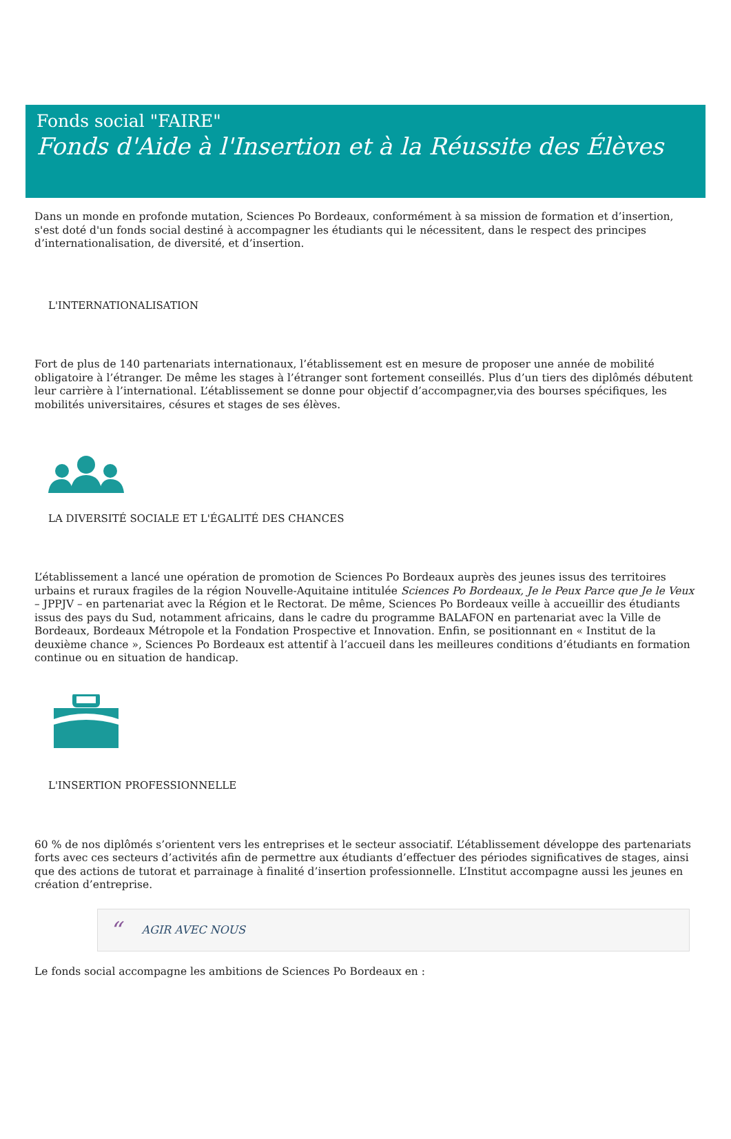Fonds social "FAIRE"
Fonds d'Aide à l'Insertion et à la Réussite des Élèves
Dans un monde en profonde mutation, Sciences Po Bordeaux, conformément à sa mission de formation et d’insertion, s'est doté d'un fonds social destiné à accompagner les étudiants qui le nécessitent, dans le respect des principes d’internationalisation, de diversité, et d’insertion.
L'INTERNATIONALISATION
Fort de plus de 140 partenariats internationaux, l’établissement est en mesure de proposer une année de mobilité obligatoire à l’étranger. De même les stages à l’étranger sont fortement conseillés. Plus d’un tiers des diplômés débutent leur carrière à l’international. L’établissement se donne pour objectif d’accompagner,via des bourses spécifiques, les mobilités universitaires, césures et stages de ses élèves.
LA DIVERSITÉ SOCIALE ET L'ÉGALITÉ DES CHANCES
L’établissement a lancé une opération de promotion de Sciences Po Bordeaux auprès des jeunes issus des territoires urbains et ruraux fragiles de la région Nouvelle-Aquitaine intitulée Sciences Po Bordeaux, Je le Peux Parce que Je le Veux – JPPJV – en partenariat avec la Région et le Rectorat. De même, Sciences Po Bordeaux veille à accueillir des étudiants issus des pays du Sud, notamment africains, dans le cadre du programme BALAFON en partenariat avec la Ville de Bordeaux, Bordeaux Métropole et la Fondation Prospective et Innovation. Enfin, se positionnant en « Institut de la deuxième chance », Sciences Po Bordeaux est attentif à l’accueil dans les meilleures conditions d’étudiants en formation continue ou en situation de handicap.
L'INSERTION PROFESSIONNELLE
60 % de nos diplômés s’orientent vers les entreprises et le secteur associatif. L’établissement développe des partenariats forts avec ces secteurs d’activités afin de permettre aux étudiants d’effectuer des périodes significatives de stages, ainsi que des actions de tutorat et parrainage à finalité d’insertion professionnelle. L’Institut accompagne aussi les jeunes en création d’entreprise.
“AGIR AVEC NOUS
Le fonds social accompagne les ambitions de Sciences Po Bordeaux en :